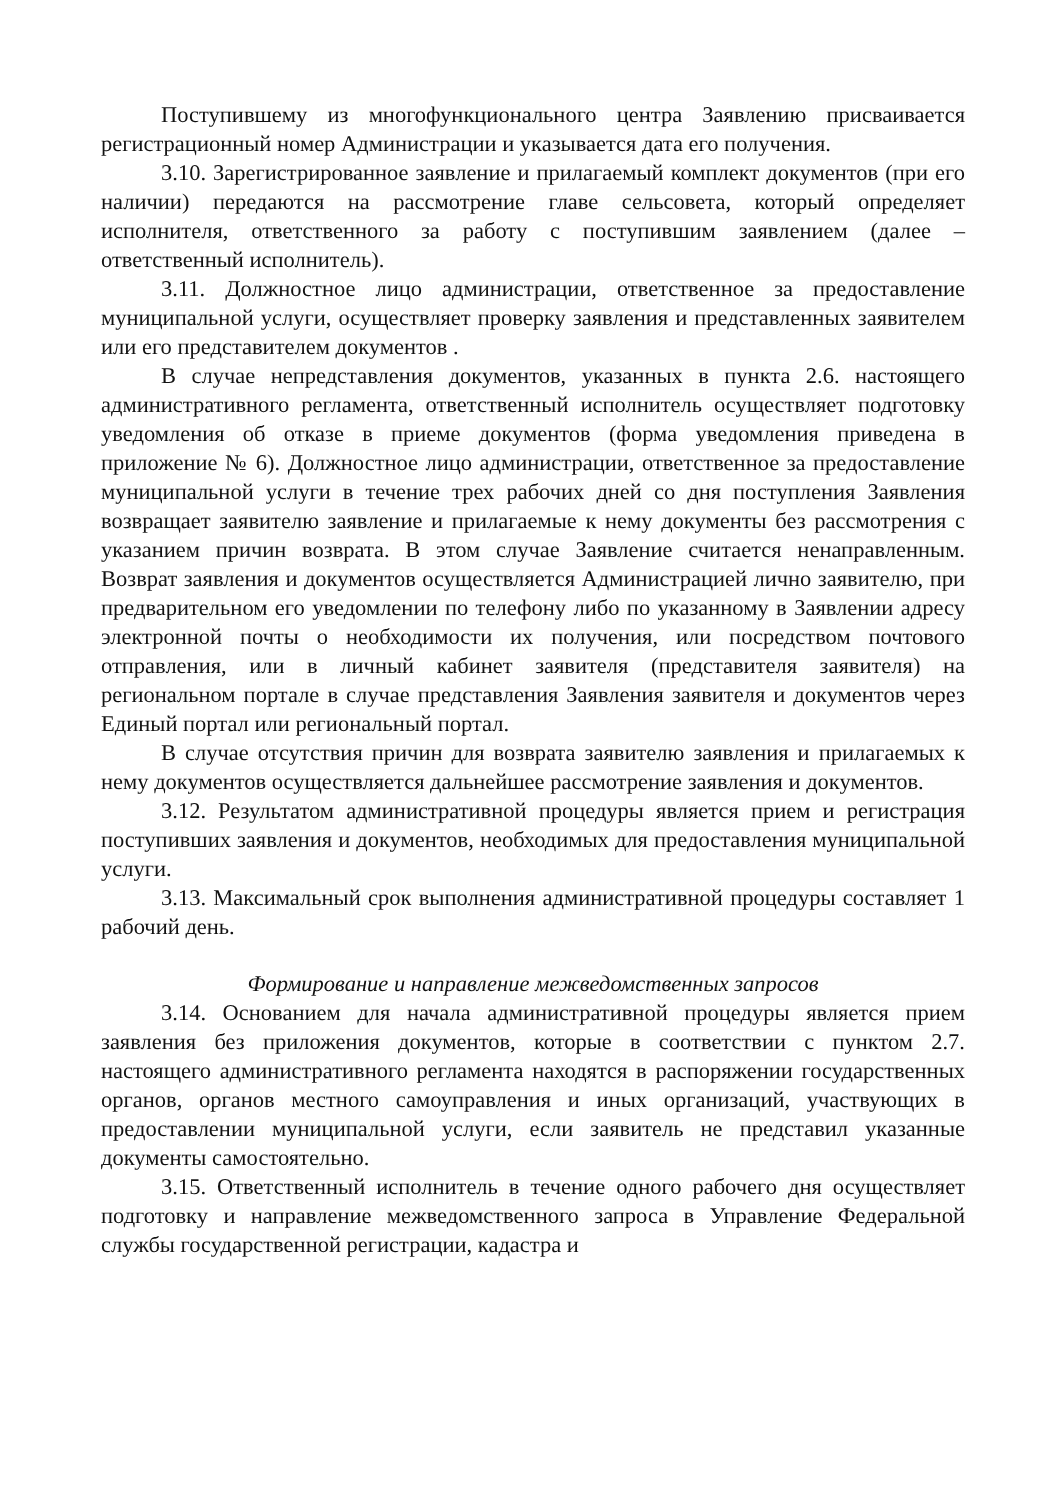Поступившему из многофункционального центра Заявлению присваивается регистрационный номер Администрации и указывается дата его получения.
3.10. Зарегистрированное заявление и прилагаемый комплект документов (при его наличии) передаются на рассмотрение главе сельсовета, который определяет исполнителя, ответственного за работу с поступившим заявлением (далее – ответственный исполнитель).
3.11. Должностное лицо администрации, ответственное за предоставление муниципальной услуги, осуществляет проверку заявления и представленных заявителем или его представителем документов .
В случае непредставления документов, указанных в пункта 2.6. настоящего административного регламента, ответственный исполнитель осуществляет подготовку уведомления об отказе в приеме документов (форма уведомления приведена в приложение № 6). Должностное лицо администрации, ответственное за предоставление муниципальной услуги в течение трех рабочих дней со дня поступления Заявления возвращает заявителю заявление и прилагаемые к нему документы без рассмотрения с указанием причин возврата. В этом случае Заявление считается ненаправленным. Возврат заявления и документов осуществляется Администрацией лично заявителю, при предварительном его уведомлении по телефону либо по указанному в Заявлении адресу электронной почты о необходимости их получения, или посредством почтового отправления, или в личный кабинет заявителя (представителя заявителя) на региональном портале в случае представления Заявления заявителя и документов через Единый портал или региональный портал.
В случае отсутствия причин для возврата заявителю заявления и прилагаемых к нему документов осуществляется дальнейшее рассмотрение заявления и документов.
3.12. Результатом административной процедуры является прием и регистрация поступивших заявления и документов, необходимых для предоставления муниципальной услуги.
3.13. Максимальный срок выполнения административной процедуры составляет 1 рабочий день.
Формирование и направление межведомственных запросов
3.14. Основанием для начала административной процедуры является прием заявления без приложения документов, которые в соответствии с пунктом 2.7. настоящего административного регламента находятся в распоряжении государственных органов, органов местного самоуправления и иных организаций, участвующих в предоставлении муниципальной услуги, если заявитель не представил указанные документы самостоятельно.
3.15. Ответственный исполнитель в течение одного рабочего дня осуществляет подготовку и направление межведомственного запроса в Управление Федеральной службы государственной регистрации, кадастра и